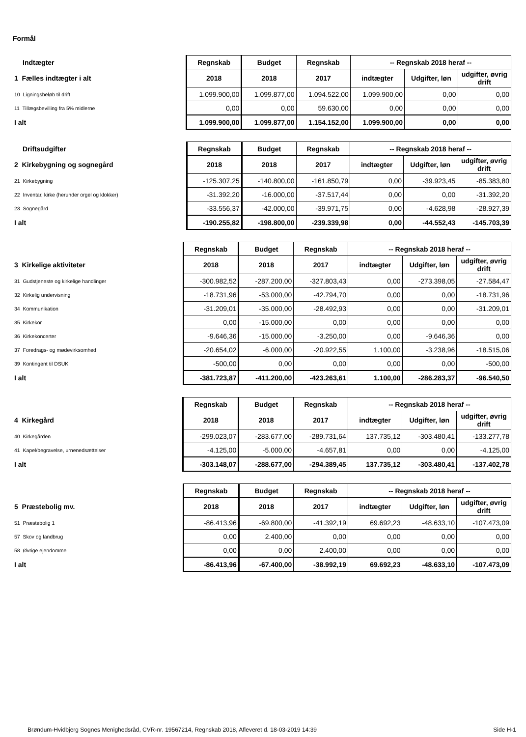Formål
| Indtægter | Regnskab | Budget | Regnskab | -- Regnskab 2018 heraf -- | | |
| 1 Fælles indtægter i alt | 2018 | 2018 | 2017 | indtægter | Udgifter, løn | udgifter, øvrig drift |
| 10 Ligningsbeløb til drift | 1.099.900,00 | 1.099.877,00 | 1.094.522,00 | 1.099.900,00 | 0,00 | 0,00 |
| 11 Tillægsbevilling fra 5% midlerne | 0,00 | 0,00 | 59.630,00 | 0,00 | 0,00 | 0,00 |
| I alt | 1.099.900,00 | 1.099.877,00 | 1.154.152,00 | 1.099.900,00 | 0,00 | 0,00 |
| Driftsudgifter | Regnskab | Budget | Regnskab | -- Regnskab 2018 heraf -- | | |
| 2 Kirkebygning og sognegård | 2018 | 2018 | 2017 | indtægter | Udgifter, løn | udgifter, øvrig drift |
| 21 Kirkebygning | -125.307,25 | -140.800,00 | -161.850,79 | 0,00 | -39.923,45 | -85.383,80 |
| 22 Inventar, kirke (herunder orgel og klokker) | -31.392,20 | -16.000,00 | -37.517,44 | 0,00 | 0,00 | -31.392,20 |
| 23 Sognegård | -33.556,37 | -42.000,00 | -39.971,75 | 0,00 | -4.628,98 | -28.927,39 |
| I alt | -190.255,82 | -198.800,00 | -239.339,98 | 0,00 | -44.552,43 | -145.703,39 |
| | Regnskab | Budget | Regnskab | -- Regnskab 2018 heraf -- | | |
| 3 Kirkelige aktiviteter | 2018 | 2018 | 2017 | indtægter | Udgifter, løn | udgifter, øvrig drift |
| 31 Gudstjeneste og kirkelige handlinger | -300.982,52 | -287.200,00 | -327.803,43 | 0,00 | -273.398,05 | -27.584,47 |
| 32 Kirkelig undervisning | -18.731,96 | -53.000,00 | -42.794,70 | 0,00 | 0,00 | -18.731,96 |
| 34 Kommunikation | -31.209,01 | -35.000,00 | -28.492,93 | 0,00 | 0,00 | -31.209,01 |
| 35 Kirkekor | 0,00 | -15.000,00 | 0,00 | 0,00 | 0,00 | 0,00 |
| 36 Kirkekoncerter | -9.646,36 | -15.000,00 | -3.250,00 | 0,00 | -9.646,36 | 0,00 |
| 37 Foredrags- og mødevirksomhed | -20.654,02 | -6.000,00 | -20.922,55 | 1.100,00 | -3.238,96 | -18.515,06 |
| 39 Kontingent til DSUK | -500,00 | 0,00 | 0,00 | 0,00 | 0,00 | -500,00 |
| I alt | -381.723,87 | -411.200,00 | -423.263,61 | 1.100,00 | -286.283,37 | -96.540,50 |
| | Regnskab | Budget | Regnskab | -- Regnskab 2018 heraf -- | | |
| 4 Kirkegård | 2018 | 2018 | 2017 | indtægter | Udgifter, løn | udgifter, øvrig drift |
| 40 Kirkegården | -299.023,07 | -283.677,00 | -289.731,64 | 137.735,12 | -303.480,41 | -133.277,78 |
| 41 Kapel/begravelse, urnenedsættelser | -4.125,00 | -5.000,00 | -4.657,81 | 0,00 | 0,00 | -4.125,00 |
| I alt | -303.148,07 | -288.677,00 | -294.389,45 | 137.735,12 | -303.480,41 | -137.402,78 |
| | Regnskab | Budget | Regnskab | -- Regnskab 2018 heraf -- | | |
| 5 Præstebolig mv. | 2018 | 2018 | 2017 | indtægter | Udgifter, løn | udgifter, øvrig drift |
| 51 Præstebolig 1 | -86.413,96 | -69.800,00 | -41.392,19 | 69.692,23 | -48.633,10 | -107.473,09 |
| 57 Skov og landbrug | 0,00 | 2.400,00 | 0,00 | 0,00 | 0,00 | 0,00 |
| 58 Øvrige ejendomme | 0,00 | 0,00 | 2.400,00 | 0,00 | 0,00 | 0,00 |
| I alt | -86.413,96 | -67.400,00 | -38.992,19 | 69.692,23 | -48.633,10 | -107.473,09 |
Brøndum-Hvidbjerg Sognes Menighedsråd, CVR-nr. 19567214, Regnskab 2018, Afleveret d. 18-03-2019 14:39 Side H-1